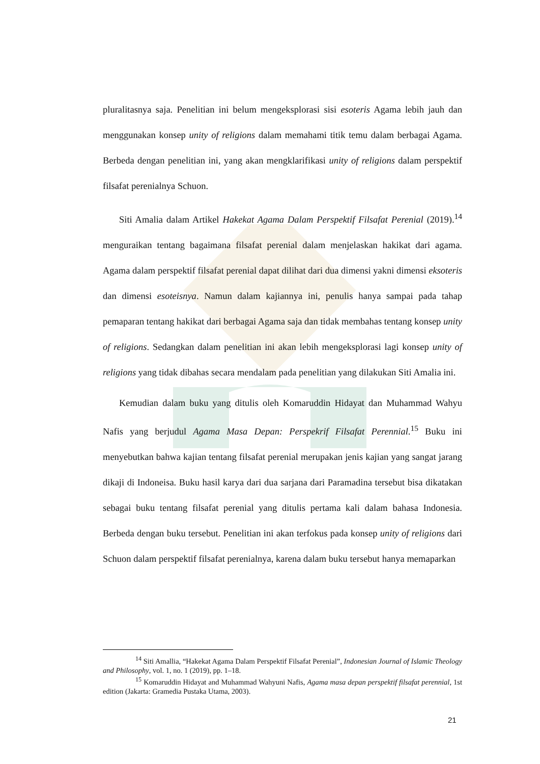pluralitasnya saja. Penelitian ini belum mengeksplorasi sisi esoteris Agama lebih jauh dan menggunakan konsep unity of religions dalam memahami titik temu dalam berbagai Agama. Berbeda dengan penelitian ini, yang akan mengklarifikasi unity of religions dalam perspektif filsafat perenialnya Schuon.
Siti Amalia dalam Artikel Hakekat Agama Dalam Perspektif Filsafat Perenial (2019).<sup>14</sup> menguraikan tentang bagaimana filsafat perenial dalam menjelaskan hakikat dari agama. Agama dalam perspektif filsafat perenial dapat dilihat dari dua dimensi yakni dimensi eksoteris dan dimensi esoteisnya. Namun dalam kajiannya ini, penulis hanya sampai pada tahap pemaparan tentang hakikat dari berbagai Agama saja dan tidak membahas tentang konsep unity of religions. Sedangkan dalam penelitian ini akan lebih mengeksplorasi lagi konsep unity of religions yang tidak dibahas secara mendalam pada penelitian yang dilakukan Siti Amalia ini.
Kemudian dalam buku yang ditulis oleh Komaruddin Hidayat dan Muhammad Wahyu Nafis yang berjudul Agama Masa Depan: Perspekrif Filsafat Perennial.<sup>15</sup> Buku ini menyebutkan bahwa kajian tentang filsafat perenial merupakan jenis kajian yang sangat jarang dikaji di Indoneisa. Buku hasil karya dari dua sarjana dari Paramadina tersebut bisa dikatakan sebagai buku tentang filsafat perenial yang ditulis pertama kali dalam bahasa Indonesia. Berbeda dengan buku tersebut. Penelitian ini akan terfokus pada konsep unity of religions dari Schuon dalam perspektif filsafat perenialnya, karena dalam buku tersebut hanya memaparkan
<sup>14</sup> Siti Amallia, “Hakekat Agama Dalam Perspektif Filsafat Perenial”, Indonesian Journal of Islamic Theology and Philosophy, vol. 1, no. 1 (2019), pp. 1–18.
<sup>15</sup> Komaruddin Hidayat and Muhammad Wahyuni Nafis, Agama masa depan perspektif filsafat perennial, 1st edition (Jakarta: Gramedia Pustaka Utama, 2003).
21